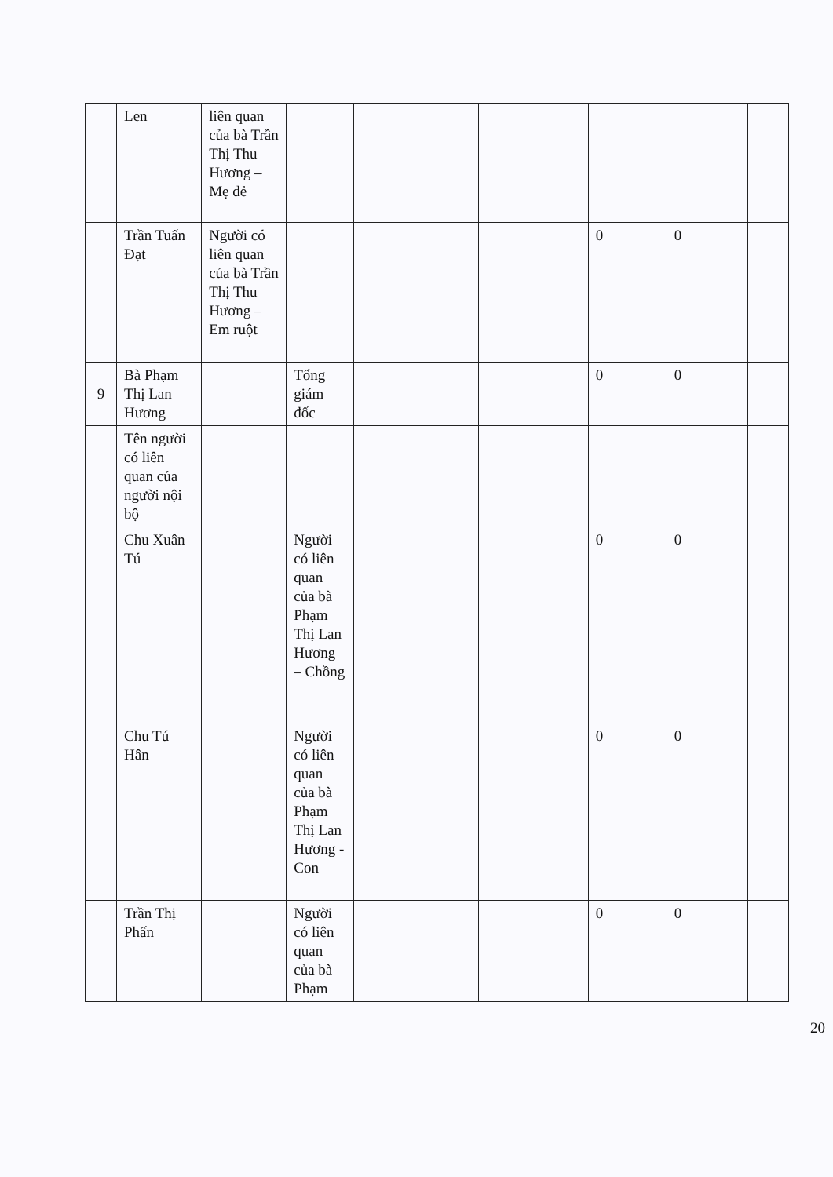| | Len | liên quan của bà Trần Thị Thu Hương – Mẹ đẻ | | | | | | |
| | Trần Tuấn Đạt | Người có liên quan của bà Trần Thị Thu Hương – Em ruột | | | | 0 | 0 | |
| 9 | Bà Phạm Thị Lan Hương | | Tổng giám đốc | | | 0 | 0 | |
| | Tên người có liên quan của người nội bộ | | | | | | | |
| | Chu Xuân Tú | | Người có liên quan của bà Phạm Thị Lan Hương – Chồng | | | 0 | 0 | |
| | Chu Tú Hân | | Người có liên quan của bà Phạm Thị Lan Hương - Con | | | 0 | 0 | |
| | Trần Thị Phấn | | Người có liên quan của bà Phạm | | | 0 | 0 | |
20